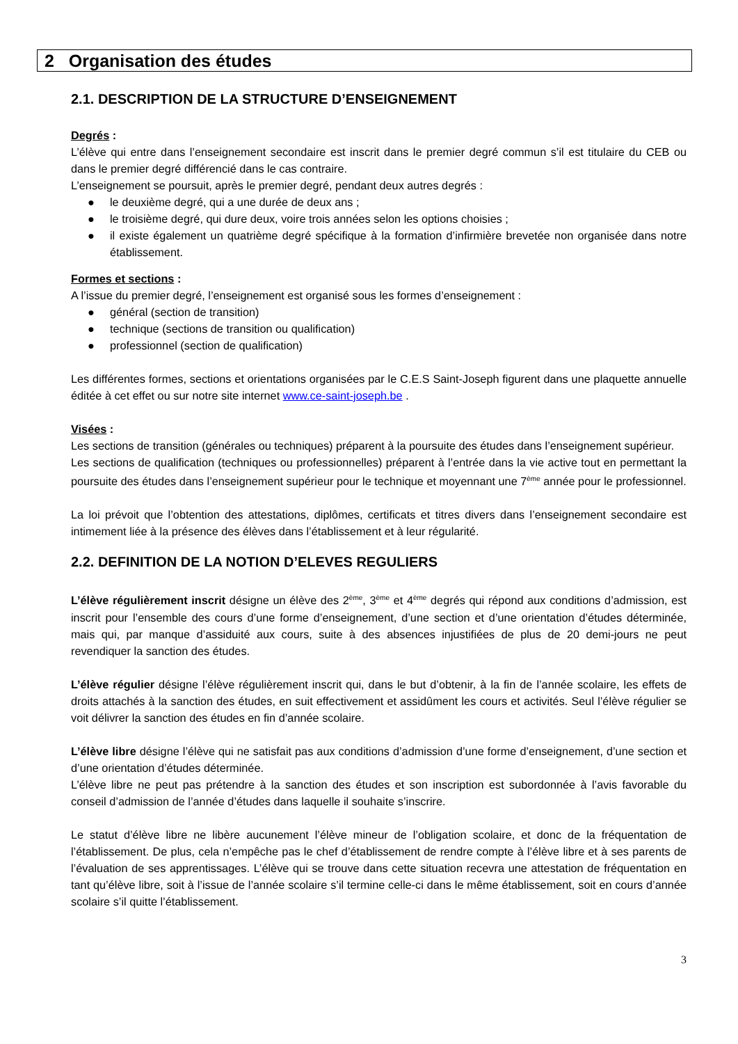2 Organisation des études
2.1. DESCRIPTION DE LA STRUCTURE D’ENSEIGNEMENT
Degrés :
L’élève qui entre dans l’enseignement secondaire est inscrit dans le premier degré commun s’il est titulaire du CEB ou dans le premier degré différencié dans le cas contraire.
L’enseignement se poursuit, après le premier degré, pendant deux autres degrés :
● le deuxième degré, qui a une durée de deux ans ;
● le troisième degré, qui dure deux, voire trois années selon les options choisies ;
● il existe également un quatrième degré spécifique à la formation d’infirmière brevetée non organisée dans notre établissement.
Formes et sections :
A l’issue du premier degré, l’enseignement est organisé sous les formes d’enseignement :
● général (section de transition)
● technique (sections de transition ou qualification)
● professionnel (section de qualification)
Les différentes formes, sections et orientations organisées par le C.E.S Saint-Joseph figurent dans une plaquette annuelle éditée à cet effet ou sur notre site internet www.ce-saint-joseph.be .
Visées :
Les sections de transition (générales ou techniques) préparent à la poursuite des études dans l’enseignement supérieur.
Les sections de qualification (techniques ou professionnelles) préparent à l’entrée dans la vie active tout en permettant la poursuite des études dans l’enseignement supérieur pour le technique et moyennant une 7<sup>ème</sup> année pour le professionnel.
La loi prévoit que l’obtention des attestations, diplômes, certificats et titres divers dans l’enseignement secondaire est intimement liée à la présence des élèves dans l’établissement et à leur régularité.
2.2. DEFINITION DE LA NOTION D’ELEVES REGULIERS
L’élève régulièrement inscrit désigne un élève des 2<sup>ème</sup>, 3<sup>ème</sup> et 4<sup>ème</sup> degrés qui répond aux conditions d’admission, est inscrit pour l’ensemble des cours d’une forme d’enseignement, d’une section et d’une orientation d’études déterminée, mais qui, par manque d’assiduité aux cours, suite à des absences injustifiées de plus de 20 demi-jours ne peut revendiquer la sanction des études.
L’élève régulier désigne l’élève régulièrement inscrit qui, dans le but d’obtenir, à la fin de l’année scolaire, les effets de droits attachés à la sanction des études, en suit effectivement et assidûment les cours et activités. Seul l’élève régulier se voit délivrer la sanction des études en fin d’année scolaire.
L’élève libre désigne l’élève qui ne satisfait pas aux conditions d’admission d’une forme d’enseignement, d’une section et d’une orientation d’études déterminée.
L’élève libre ne peut pas prétendre à la sanction des études et son inscription est subordonnée à l’avis favorable du conseil d’admission de l’année d’études dans laquelle il souhaite s’inscrire.
Le statut d’élève libre ne libère aucunement l’élève mineur de l’obligation scolaire, et donc de la fréquentation de l’établissement. De plus, cela n’empêche pas le chef d’établissement de rendre compte à l’élève libre et à ses parents de l’évaluation de ses apprentissages. L’élève qui se trouve dans cette situation recevra une attestation de fréquentation en tant qu’élève libre, soit à l’issue de l’année scolaire s’il termine celle-ci dans le même établissement, soit en cours d’année scolaire s’il quitte l’établissement.
3